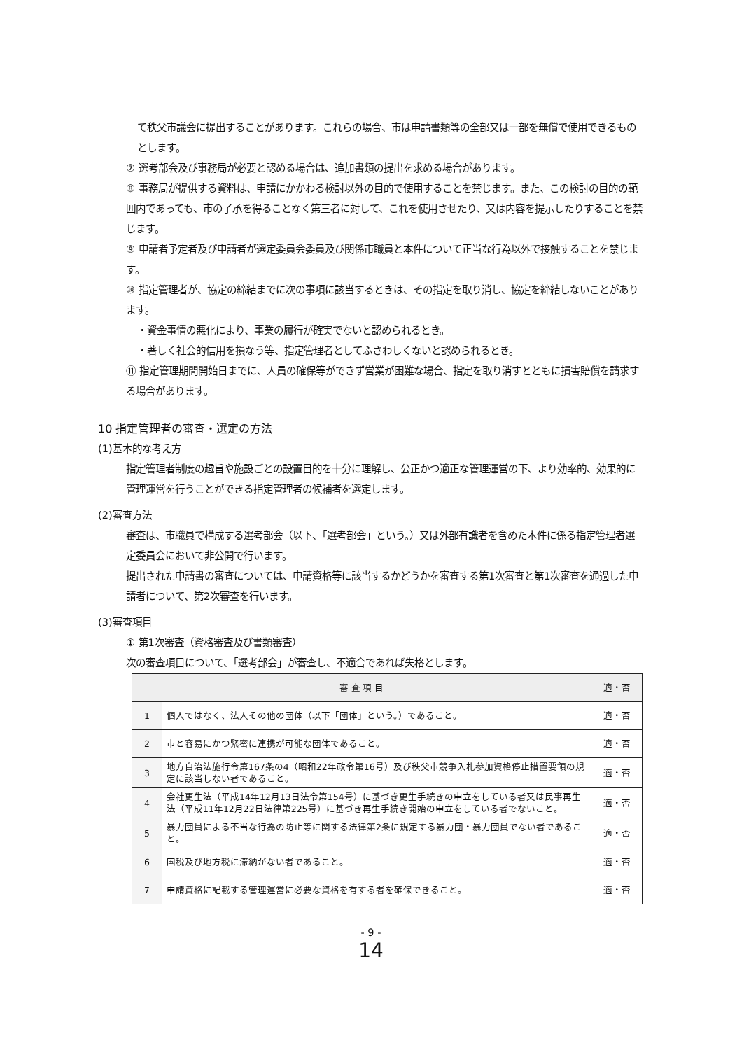て秩父市議会に提出することがあります。これらの場合、市は申請書類等の全部又は一部を無償で使用できるものとします。
⑦ 選考部会及び事務局が必要と認める場合は、追加書類の提出を求める場合があります。
⑧ 事務局が提供する資料は、申請にかかわる検討以外の目的で使用することを禁じます。また、この検討の目的の範囲内であっても、市の了承を得ることなく第三者に対して、これを使用させたり、又は内容を提示したりすることを禁じます。
⑨ 申請者予定者及び申請者が選定委員会委員及び関係市職員と本件について正当な行為以外で接触することを禁じます。
⑩ 指定管理者が、協定の締結までに次の事項に該当するときは、その指定を取り消し、協定を締結しないことがあります。
・資金事情の悪化により、事業の履行が確実でないと認められるとき。
・著しく社会的信用を損なう等、指定管理者としてふさわしくないと認められるとき。
⑪ 指定管理期間開始日までに、人員の確保等ができず営業が困難な場合、指定を取り消すとともに損害賠償を請求する場合があります。
10 指定管理者の審査・選定の方法
(1)基本的な考え方
指定管理者制度の趣旨や施設ごとの設置目的を十分に理解し、公正かつ適正な管理運営の下、より効率的、効果的に管理運営を行うことができる指定管理者の候補者を選定します。
(2)審査方法
審査は、市職員で構成する選考部会（以下、「選考部会」という。）又は外部有識者を含めた本件に係る指定管理者選定委員会において非公開で行います。
提出された申請書の審査については、申請資格等に該当するかどうかを審査する第1次審査と第1次審査を通過した申請者について、第2次審査を行います。
(3)審査項目
① 第1次審査（資格審査及び書類審査）
次の審査項目について、「選考部会」が審査し、不適合であれば失格とします。
| 審 査 項 目 | | 適・否 |
| --- | --- | --- |
| 1 | 個人ではなく、法人その他の団体（以下「団体」という。）であること。 | 適・否 |
| 2 | 市と容易にかつ緊密に連携が可能な団体であること。 | 適・否 |
| 3 | 地方自治法施行令第167条の4（昭和22年政令第16号）及び秩父市競争入札参加資格停止措置要領の規定に該当しない者であること。 | 適・否 |
| 4 | 会社更生法（平成14年12月13日法令第154号）に基づき更生手続きの申立をしている者又は民事再生法（平成11年12月22日法律第225号）に基づき再生手続き開始の申立をしている者でないこと。 | 適・否 |
| 5 | 暴力団員による不当な行為の防止等に関する法律第2条に規定する暴力団・暴力団員でない者であること。 | 適・否 |
| 6 | 国税及び地方税に滞納がない者であること。 | 適・否 |
| 7 | 申請資格に記載する管理運営に必要な資格を有する者を確保できること。 | 適・否 |
- 9 -
14